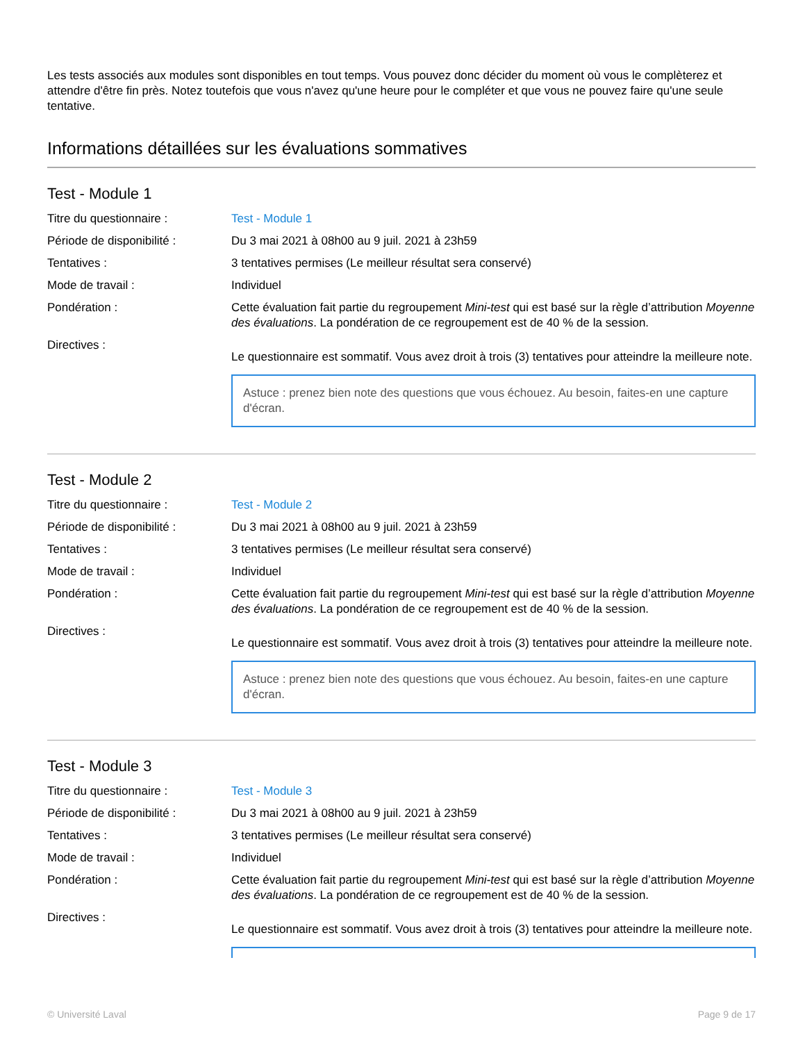Les tests associés aux modules sont disponibles en tout temps. Vous pouvez donc décider du moment où vous le complèterez et attendre d'être fin près. Notez toutefois que vous n'avez qu'une heure pour le compléter et que vous ne pouvez faire qu'une seule tentative.
Informations détaillées sur les évaluations sommatives
Test - Module 1
| Titre du questionnaire : | Test - Module 1 |
| Période de disponibilité : | Du 3 mai 2021 à 08h00 au 9 juil. 2021 à 23h59 |
| Tentatives : | 3 tentatives permises (Le meilleur résultat sera conservé) |
| Mode de travail : | Individuel |
| Pondération : | Cette évaluation fait partie du regroupement Mini-test qui est basé sur la règle d’attribution Moyenne des évaluations . La pondération de ce regroupement est de 40 % de la session. |
| Directives : | Le questionnaire est sommatif. Vous avez droit à trois (3) tentatives pour atteindre la meilleure note. Astuce : prenez bien note des questions que vous échouez. Au besoin, faites-en une capture d'écran. |
Test - Module 2
| Titre du questionnaire : | Test - Module 2 |
| Période de disponibilité : | Du 3 mai 2021 à 08h00 au 9 juil. 2021 à 23h59 |
| Tentatives : | 3 tentatives permises (Le meilleur résultat sera conservé) |
| Mode de travail : | Individuel |
| Pondération : | Cette évaluation fait partie du regroupement Mini-test qui est basé sur la règle d’attribution Moyenne des évaluations . La pondération de ce regroupement est de 40 % de la session. |
| Directives : | Le questionnaire est sommatif. Vous avez droit à trois (3) tentatives pour atteindre la meilleure note. Astuce : prenez bien note des questions que vous échouez. Au besoin, faites-en une capture d'écran. |
Test - Module 3
| Titre du questionnaire : | Test - Module 3 |
| Période de disponibilité : | Du 3 mai 2021 à 08h00 au 9 juil. 2021 à 23h59 |
| Tentatives : | 3 tentatives permises (Le meilleur résultat sera conservé) |
| Mode de travail : | Individuel |
| Pondération : | Cette évaluation fait partie du regroupement Mini-test qui est basé sur la règle d’attribution Moyenne des évaluations . La pondération de ce regroupement est de 40 % de la session. |
| Directives : | Le questionnaire est sommatif. Vous avez droit à trois (3) tentatives pour atteindre la meilleure note. |
© Université Laval Page 9 de 17